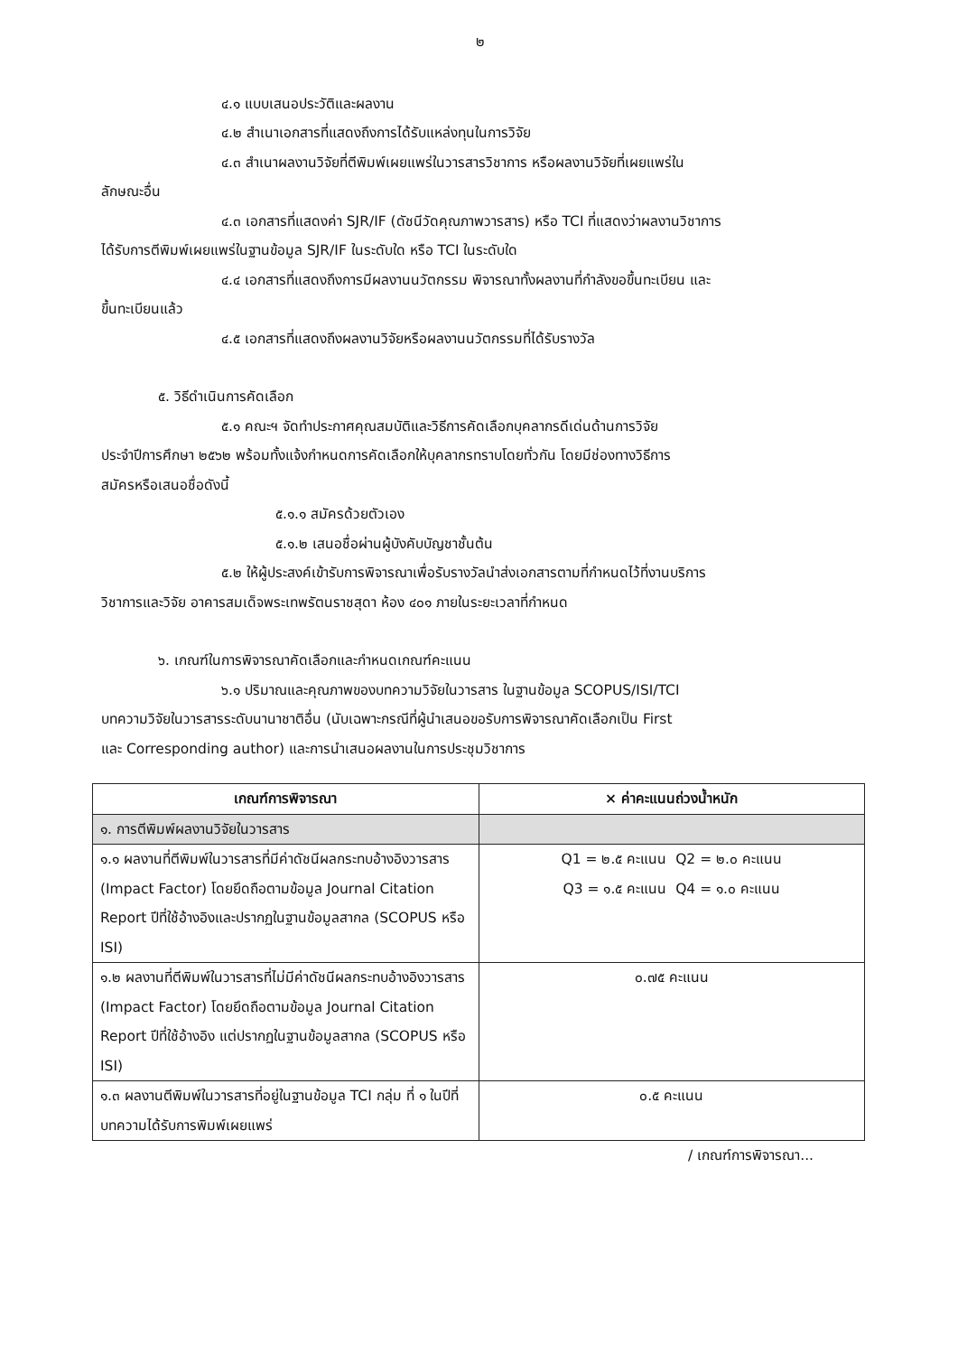๒
๔.๑ แบบเสนอประวัติและผลงาน
๔.๒ สำเนาเอกสารที่แสดงถึงการได้รับแหล่งทุนในการวิจัย
๔.๓ สำเนาผลงานวิจัยที่ตีพิมพ์เผยแพร่ในวารสารวิชาการ หรือผลงานวิจัยที่เผยแพร่ใน
ลักษณะอื่น
๔.๓ เอกสารที่แสดงค่า SJR/IF (ดัชนีวัดคุณภาพวารสาร) หรือ TCI ที่แสดงว่าผลงานวิชาการ
ได้รับการตีพิมพ์เผยแพร่ในฐานข้อมูล SJR/IF ในระดับใด หรือ TCI ในระดับใด
๔.๔ เอกสารที่แสดงถึงการมีผลงานนวัตกรรม พิจารณาทั้งผลงานที่กำลังขอขึ้นทะเบียน และ
ขึ้นทะเบียนแล้ว
๔.๕ เอกสารที่แสดงถึงผลงานวิจัยหรือผลงานนวัตกรรมที่ได้รับรางวัล
๕. วิธีดำเนินการคัดเลือก
๕.๑ คณะฯ จัดทำประกาศคุณสมบัติและวิธีการคัดเลือกบุคลากรดีเด่นด้านการวิจัย
ประจำปีการศึกษา ๒๕๖๒ พร้อมทั้งแจ้งกำหนดการคัดเลือกให้บุคลากรทราบโดยทั่วกัน โดยมีช่องทางวิธีการ
สมัครหรือเสนอชื่อดังนี้
๕.๑.๑ สมัครด้วยตัวเอง
๕.๑.๒ เสนอชื่อผ่านผู้บังคับบัญชาชั้นต้น
๕.๒ ให้ผู้ประสงค์เข้ารับการพิจารณาเพื่อรับรางวัลนำส่งเอกสารตามที่กำหนดไว้ที่งานบริการ
วิชาการและวิจัย อาคารสมเด็จพระเทพรัตนราชสุดา ห้อง ๔๐๑ ภายในระยะเวลาที่กำหนด
๖. เกณฑ์ในการพิจารณาคัดเลือกและกำหนดเกณฑ์คะแนน
๖.๑ ปริมาณและคุณภาพของบทความวิจัยในวารสาร ในฐานข้อมูล SCOPUS/ISI/TCI
บทความวิจัยในวารสารระดับนานาชาติอื่น (นับเฉพาะกรณีที่ผู้นำเสนอขอรับการพิจารณาคัดเลือกเป็น First
และ Corresponding author) และการนำเสนอผลงานในการประชุมวิชาการ
| เกณฑ์การพิจารณา | × ค่าคะแนนถ่วงน้ำหนัก |
| --- | --- |
| ๑. การตีพิมพ์ผลงานวิจัยในวารสาร | |
| ๑.๑ ผลงานที่ตีพิมพ์ในวารสารที่มีค่าดัชนีผลกระทบอ้างอิงวารสาร (Impact Factor) โดยยึดถือตามข้อมูล Journal Citation Report ปีที่ใช้อ้างอิงและปรากฏในฐานข้อมูลสากล (SCOPUS หรือ ISI) | Q1 = ๒.๕ คะแนน Q2 = ๒.๐ คะแนน Q3 = ๑.๕ คะแนน Q4 = ๑.๐ คะแนน |
| ๑.๒ ผลงานที่ตีพิมพ์ในวารสารที่ไม่มีค่าดัชนีผลกระทบอ้างอิงวารสาร (Impact Factor) โดยยึดถือตามข้อมูล Journal Citation Report ปีที่ใช้อ้างอิง แต่ปรากฏในฐานข้อมูลสากล (SCOPUS หรือ ISI) | ๐.๗๕ คะแนน |
| ๑.๓ ผลงานตีพิมพ์ในวารสารที่อยู่ในฐานข้อมูล TCI กลุ่ม ที่ ๑ ในปีที่บทความได้รับการพิมพ์เผยแพร่ | ๐.๕ คะแนน |
/ เกณฑ์การพิจารณา...